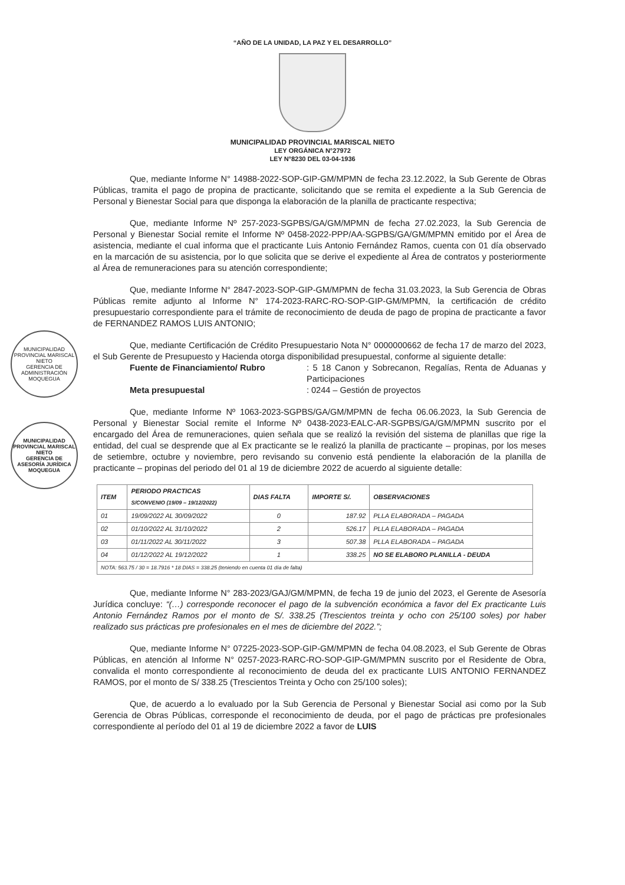“AÑO DE LA UNIDAD, LA PAZ Y EL DESARROLLO”
MUNICIPALIDAD PROVINCIAL MARISCAL NIETO
LEY ORGÁNICA N°27972
LEY N°8230 DEL 03-04-1936
Que, mediante Informe N° 14988-2022-SOP-GIP-GM/MPMN de fecha 23.12.2022, la Sub Gerente de Obras Públicas, tramita el pago de propina de practicante, solicitando que se remita el expediente a la Sub Gerencia de Personal y Bienestar Social para que disponga la elaboración de la planilla de practicante respectiva;
Que, mediante Informe Nº 257-2023-SGPBS/GA/GM/MPMN de fecha 27.02.2023, la Sub Gerencia de Personal y Bienestar Social remite el Informe Nº 0458-2022-PPP/AA-SGPBS/GA/GM/MPMN emitido por el Área de asistencia, mediante el cual informa que el practicante Luis Antonio Fernández Ramos, cuenta con 01 día observado en la marcación de su asistencia, por lo que solicita que se derive el expediente al Área de contratos y posteriormente al Área de remuneraciones para su atención correspondiente;
Que, mediante Informe N° 2847-2023-SOP-GIP-GM/MPMN de fecha 31.03.2023, la Sub Gerencia de Obras Públicas remite adjunto al Informe N° 174-2023-RARC-RO-SOP-GIP-GM/MPMN, la certificación de crédito presupuestario correspondiente para el trámite de reconocimiento de deuda de pago de propina de practicante a favor de FERNANDEZ RAMOS LUIS ANTONIO;
Que, mediante Certificación de Crédito Presupuestario Nota N° 0000000662 de fecha 17 de marzo del 2023, el Sub Gerente de Presupuesto y Hacienda otorga disponibilidad presupuestal, conforme al siguiente detalle:
Fuente de Financiamiento/ Rubro: 5 18 Canon y Sobrecanon, Regalías, Renta de Aduanas y Participaciones Meta presupuestal: 0244 – Gestión de proyectos
Que, mediante Informe Nº 1063-2023-SGPBS/GA/GM/MPMN de fecha 06.06.2023, la Sub Gerencia de Personal y Bienestar Social remite el Informe Nº 0438-2023-EALC-AR-SGPBS/GA/GM/MPMN suscrito por el encargado del Área de remuneraciones, quien señala que se realizó la revisión del sistema de planillas que rige la entidad, del cual se desprende que al Ex practicante se le realizó la planilla de practicante – propinas, por los meses de setiembre, octubre y noviembre, pero revisando su convenio está pendiente la elaboración de la planilla de practicante – propinas del periodo del 01 al 19 de diciembre 2022 de acuerdo al siguiente detalle:
| ITEM | PERIODO PRACTICAS S/CONVENIO (19/09 – 19/12/2022) | DIAS FALTA | IMPORTE S/. | OBSERVACIONES |
| --- | --- | --- | --- | --- |
| 01 | 19/09/2022 AL 30/09/2022 | 0 | 187.92 | PLLA ELABORADA – PAGADA |
| 02 | 01/10/2022 AL 31/10/2022 | 2 | 526.17 | PLLA ELABORADA – PAGADA |
| 03 | 01/11/2022 AL 30/11/2022 | 3 | 507.38 | PLLA ELABORADA – PAGADA |
| 04 | 01/12/2022 AL 19/12/2022 | 1 | 338.25 | NO SE ELABORO PLANILLA - DEUDA |
| NOTA: 563.75 / 30 = 18.7916 * 18 DIAS = 338.25 (teniendo en cuenta 01 día de falta) | | | | |
Que, mediante Informe N° 283-2023/GAJ/GM/MPMN, de fecha 19 de junio del 2023, el Gerente de Asesoría Jurídica concluye: “(…) corresponde reconocer el pago de la subvención económica a favor del Ex practicante Luis Antonio Fernández Ramos por el monto de S/. 338.25 (Trescientos treinta y ocho con 25/100 soles) por haber realizado sus prácticas pre profesionales en el mes de diciembre del 2022.”;
Que, mediante Informe N° 07225-2023-SOP-GIP-GM/MPMN de fecha 04.08.2023, el Sub Gerente de Obras Públicas, en atención al Informe N° 0257-2023-RARC-RO-SOP-GIP-GM/MPMN suscrito por el Residente de Obra, convalida el monto correspondiente al reconocimiento de deuda del ex practicante LUIS ANTONIO FERNANDEZ RAMOS, por el monto de S/ 338.25 (Trescientos Treinta y Ocho con 25/100 soles);
Que, de acuerdo a lo evaluado por la Sub Gerencia de Personal y Bienestar Social asi como por la Sub Gerencia de Obras Públicas, corresponde el reconocimiento de deuda, por el pago de prácticas pre profesionales correspondiente al período del 01 al 19 de diciembre 2022 a favor de LUIS
MUNICIPALIDAD PROVINCIAL MARISCAL NIETO
GERENCIA DE ADMINISTRACIÓN
MOQUEGUA
MUNICIPALIDAD PROVINCIAL MARISCAL NIETO
GERENCIA DE ASESORÍA JURÍDICA
MOQUEGUA